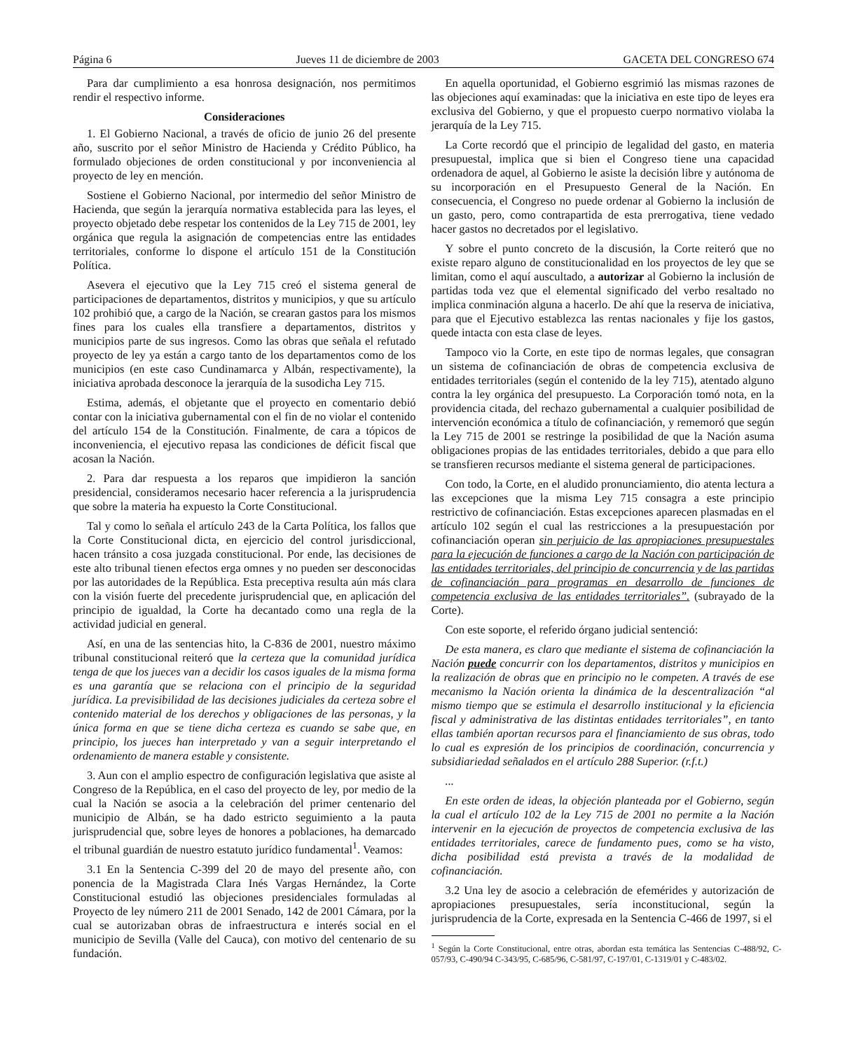Página 6 Jueves 11 de diciembre de 2003 GACETA DEL CONGRESO 674
Para dar cumplimiento a esa honrosa designación, nos permitimos rendir el respectivo informe.
Consideraciones
1. El Gobierno Nacional, a través de oficio de junio 26 del presente año, suscrito por el señor Ministro de Hacienda y Crédito Público, ha formulado objeciones de orden constitucional y por inconveniencia al proyecto de ley en mención.
Sostiene el Gobierno Nacional, por intermedio del señor Ministro de Hacienda, que según la jerarquía normativa establecida para las leyes, el proyecto objetado debe respetar los contenidos de la Ley 715 de 2001, ley orgánica que regula la asignación de competencias entre las entidades territoriales, conforme lo dispone el artículo 151 de la Constitución Política.
Asevera el ejecutivo que la Ley 715 creó el sistema general de participaciones de departamentos, distritos y municipios, y que su artículo 102 prohibió que, a cargo de la Nación, se crearan gastos para los mismos fines para los cuales ella transfiere a departamentos, distritos y municipios parte de sus ingresos. Como las obras que señala el refutado proyecto de ley ya están a cargo tanto de los departamentos como de los municipios (en este caso Cundinamarca y Albán, respectivamente), la iniciativa aprobada desconoce la jerarquía de la susodicha Ley 715.
Estima, además, el objetante que el proyecto en comentario debió contar con la iniciativa gubernamental con el fin de no violar el contenido del artículo 154 de la Constitución. Finalmente, de cara a tópicos de inconveniencia, el ejecutivo repasa las condiciones de déficit fiscal que acosan la Nación.
2. Para dar respuesta a los reparos que impidieron la sanción presidencial, consideramos necesario hacer referencia a la jurisprudencia que sobre la materia ha expuesto la Corte Constitucional.
Tal y como lo señala el artículo 243 de la Carta Política, los fallos que la Corte Constitucional dicta, en ejercicio del control jurisdiccional, hacen tránsito a cosa juzgada constitucional. Por ende, las decisiones de este alto tribunal tienen efectos erga omnes y no pueden ser desconocidas por las autoridades de la República. Esta preceptiva resulta aún más clara con la visión fuerte del precedente jurisprudencial que, en aplicación del principio de igualdad, la Corte ha decantado como una regla de la actividad judicial en general.
Así, en una de las sentencias hito, la C-836 de 2001, nuestro máximo tribunal constitucional reiteró que la certeza que la comunidad jurídica tenga de que los jueces van a decidir los casos iguales de la misma forma es una garantía que se relaciona con el principio de la seguridad jurídica. La previsibilidad de las decisiones judiciales da certeza sobre el contenido material de los derechos y obligaciones de las personas, y la única forma en que se tiene dicha certeza es cuando se sabe que, en principio, los jueces han interpretado y van a seguir interpretando el ordenamiento de manera estable y consistente.
3. Aun con el amplio espectro de configuración legislativa que asiste al Congreso de la República, en el caso del proyecto de ley, por medio de la cual la Nación se asocia a la celebración del primer centenario del municipio de Albán, se ha dado estricto seguimiento a la pauta jurisprudencial que, sobre leyes de honores a poblaciones, ha demarcado el tribunal guardián de nuestro estatuto jurídico fundamental<sup>1</sup>. Veamos:
3.1 En la Sentencia C-399 del 20 de mayo del presente año, con ponencia de la Magistrada Clara Inés Vargas Hernández, la Corte Constitucional estudió las objeciones presidenciales formuladas al Proyecto de ley número 211 de 2001 Senado, 142 de 2001 Cámara, por la cual se autorizaban obras de infraestructura e interés social en el municipio de Sevilla (Valle del Cauca), con motivo del centenario de su fundación.
En aquella oportunidad, el Gobierno esgrimió las mismas razones de las objeciones aquí examinadas: que la iniciativa en este tipo de leyes era exclusiva del Gobierno, y que el propuesto cuerpo normativo violaba la jerarquía de la Ley 715.
La Corte recordó que el principio de legalidad del gasto, en materia presupuestal, implica que si bien el Congreso tiene una capacidad ordenadora de aquel, al Gobierno le asiste la decisión libre y autónoma de su incorporación en el Presupuesto General de la Nación. En consecuencia, el Congreso no puede ordenar al Gobierno la inclusión de un gasto, pero, como contrapartida de esta prerrogativa, tiene vedado hacer gastos no decretados por el legislativo.
Y sobre el punto concreto de la discusión, la Corte reiteró que no existe reparo alguno de constitucionalidad en los proyectos de ley que se limitan, como el aquí auscultado, a autorizar al Gobierno la inclusión de partidas toda vez que el elemental significado del verbo resaltado no implica conminación alguna a hacerlo. De ahí que la reserva de iniciativa, para que el Ejecutivo establezca las rentas nacionales y fije los gastos, quede intacta con esta clase de leyes.
Tampoco vio la Corte, en este tipo de normas legales, que consagran un sistema de cofinanciación de obras de competencia exclusiva de entidades territoriales (según el contenido de la ley 715), atentado alguno contra la ley orgánica del presupuesto. La Corporación tomó nota, en la providencia citada, del rechazo gubernamental a cualquier posibilidad de intervención económica a título de cofinanciación, y rememoró que según la Ley 715 de 2001 se restringe la posibilidad de que la Nación asuma obligaciones propias de las entidades territoriales, debido a que para ello se transfieren recursos mediante el sistema general de participaciones.
Con todo, la Corte, en el aludido pronunciamiento, dio atenta lectura a las excepciones que la misma Ley 715 consagra a este principio restrictivo de cofinanciación. Estas excepciones aparecen plasmadas en el artículo 102 según el cual las restricciones a la presupuestación por cofinanciación operan sin perjuicio de las apropiaciones presupuestales para la ejecución de funciones a cargo de la Nación con participación de las entidades territoriales, del principio de concurrencia y de las partidas de cofinanciación para programas en desarrollo de funciones de competencia exclusiva de las entidades territoriales”. (subrayado de la Corte).
Con este soporte, el referido órgano judicial sentenció:
De esta manera, es claro que mediante el sistema de cofinanciación la Nación puede concurrir con los departamentos, distritos y municipios en la realización de obras que en principio no le competen. A través de ese mecanismo la Nación orienta la dinámica de la descentralización “al mismo tiempo que se estimula el desarrollo institucional y la eficiencia fiscal y administrativa de las distintas entidades territoriales”, en tanto ellas también aportan recursos para el financiamiento de sus obras, todo lo cual es expresión de los principios de coordinación, concurrencia y subsidiariedad señalados en el artículo 288 Superior. (r.f.t.)
...
En este orden de ideas, la objeción planteada por el Gobierno, según la cual el artículo 102 de la Ley 715 de 2001 no permite a la Nación intervenir en la ejecución de proyectos de competencia exclusiva de las entidades territoriales, carece de fundamento pues, como se ha visto, dicha posibilidad está prevista a través de la modalidad de cofinanciación.
3.2 Una ley de asocio a celebración de efemérides y autorización de apropiaciones presupuestales, sería inconstitucional, según la jurisprudencia de la Corte, expresada en la Sentencia C-466 de 1997, si el
<sup>1</sup> Según la Corte Constitucional, entre otras, abordan esta temática las Sentencias C-488/92, C-057/93, C-490/94 C-343/95, C-685/96, C-581/97, C-197/01, C-1319/01 y C-483/02.